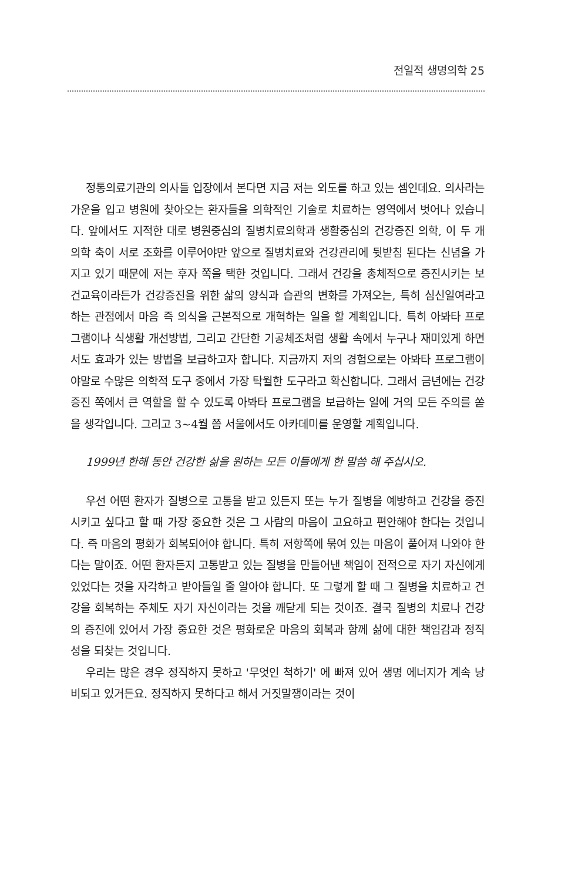전일적 생명의학 25
정통의료기관의 의사들 입장에서 본다면 지금 저는 외도를 하고 있는 셈인데요. 의사라는 가운을 입고 병원에 찾아오는 환자들을 의학적인 기술로 치료하는 영역에서 벗어나 있습니다. 앞에서도 지적한 대로 병원중심의 질병치료의학과 생활중심의 건강증진 의학, 이 두 개 의학 축이 서로 조화를 이루어야만 앞으로 질병치료와 건강관리에 뒷받침 된다는 신념을 가지고 있기 때문에 저는 후자 쪽을 택한 것입니다. 그래서 건강을 총체적으로 증진시키는 보건교육이라든가 건강증진을 위한 삶의 양식과 습관의 변화를 가져오는, 특히 심신일여라고 하는 관점에서 마음 즉 의식을 근본적으로 개혁하는 일을 할 계획입니다. 특히 아봐타 프로그램이나 식생활 개선방법, 그리고 간단한 기공체조처럼 생활 속에서 누구나 재미있게 하면서도 효과가 있는 방법을 보급하고자 합니다. 지금까지 저의 경험으로는 아봐타 프로그램이야말로 수많은 의학적 도구 중에서 가장 탁월한 도구라고 확신합니다. 그래서 금년에는 건강증진 쪽에서 큰 역할을 할 수 있도록 아봐타 프로그램을 보급하는 일에 거의 모든 주의를 쏟을 생각입니다. 그리고 3~4월 쯤 서울에서도 아카데미를 운영할 계획입니다.
1999년 한해 동안 건강한 삶을 원하는 모든 이들에게 한 말씀 해 주십시오.
우선 어떤 환자가 질병으로 고통을 받고 있든지 또는 누가 질병을 예방하고 건강을 증진시키고 싶다고 할 때 가장 중요한 것은 그 사람의 마음이 고요하고 편안해야 한다는 것입니다. 즉 마음의 평화가 회복되어야 합니다. 특히 저항쪽에 묶여 있는 마음이 풀어져 나와야 한다는 말이죠. 어떤 환자든지 고통받고 있는 질병을 만들어낸 책임이 전적으로 자기 자신에게 있었다는 것을 자각하고 받아들일 줄 알아야 합니다. 또 그렇게 할 때 그 질병을 치료하고 건강을 회복하는 주체도 자기 자신이라는 것을 깨닫게 되는 것이죠. 결국 질병의 치료나 건강의 증진에 있어서 가장 중요한 것은 평화로운 마음의 회복과 함께 삶에 대한 책임감과 정직성을 되찾는 것입니다.
우리는 많은 경우 정직하지 못하고 '무엇인 척하기' 에 빠져 있어 생명 에너지가 계속 낭비되고 있거든요. 정직하지 못하다고 해서 거짓말쟁이라는 것이